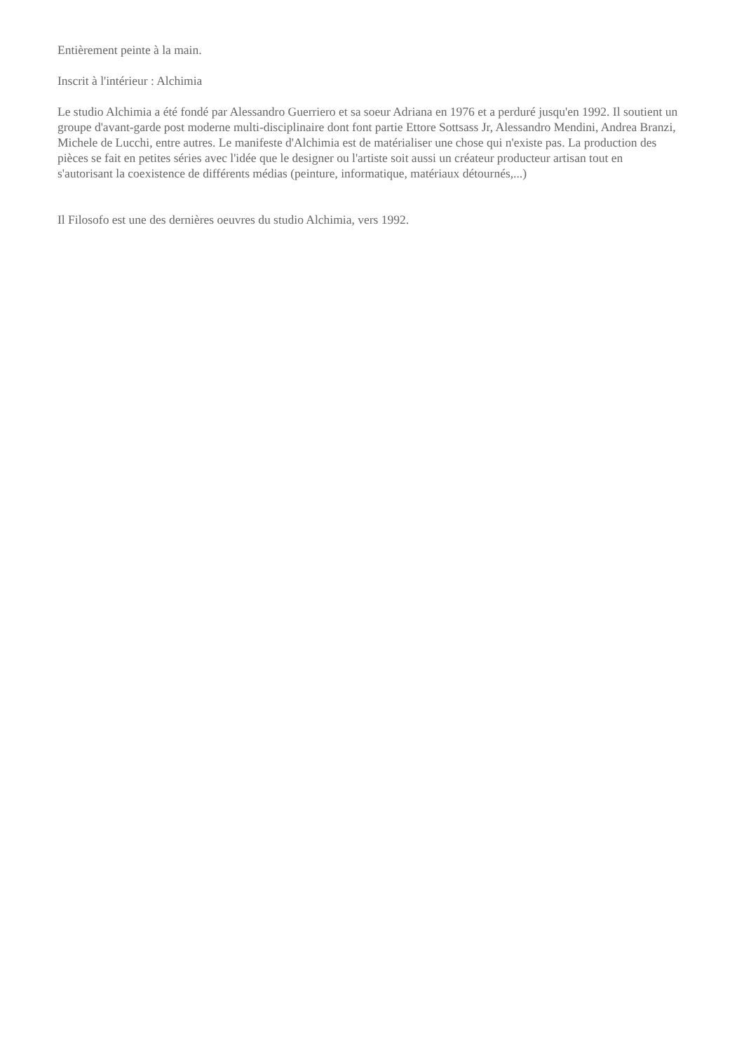Entièrement peinte à la main.
Inscrit à l'intérieur : Alchimia
Le studio Alchimia a été fondé par Alessandro Guerriero et sa soeur Adriana en 1976 et a perduré jusqu'en 1992. Il soutient un groupe d'avant-garde post moderne multi-disciplinaire dont font partie Ettore Sottsass Jr, Alessandro Mendini, Andrea Branzi, Michele de Lucchi, entre autres. Le manifeste d'Alchimia est de matérialiser une chose qui n'existe pas. La production des pièces se fait en petites séries avec l'idée que le designer ou l'artiste soit aussi un créateur producteur artisan tout en s'autorisant la coexistence de différents médias (peinture, informatique, matériaux détournés,...)
Il Filosofo est une des dernières oeuvres du studio Alchimia, vers 1992.